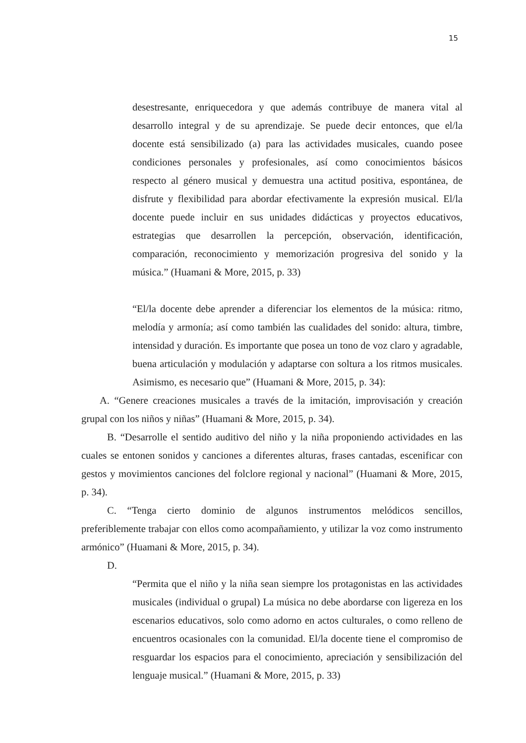15
desestresante, enriquecedora y que además contribuye de manera vital al desarrollo integral y de su aprendizaje. Se puede decir entonces, que el/la docente está sensibilizado (a) para las actividades musicales, cuando posee condiciones personales y profesionales, así como conocimientos básicos respecto al género musical y demuestra una actitud positiva, espontánea, de disfrute y flexibilidad para abordar efectivamente la expresión musical. El/la docente puede incluir en sus unidades didácticas y proyectos educativos, estrategias que desarrollen la percepción, observación, identificación, comparación, reconocimiento y memorización progresiva del sonido y la música.” (Huamani & More, 2015, p. 33)
“El/la docente debe aprender a diferenciar los elementos de la música: ritmo, melodía y armonía; así como también las cualidades del sonido: altura, timbre, intensidad y duración. Es importante que posea un tono de voz claro y agradable, buena articulación y modulación y adaptarse con soltura a los ritmos musicales. Asimismo, es necesario que” (Huamani & More, 2015, p. 34):
A. “Genere creaciones musicales a través de la imitación, improvisación y creación grupal con los niños y niñas” (Huamani & More, 2015, p. 34).
B. “Desarrolle el sentido auditivo del niño y la niña proponiendo actividades en las cuales se entonen sonidos y canciones a diferentes alturas, frases cantadas, escenificar con gestos y movimientos canciones del folclore regional y nacional” (Huamani & More, 2015, p. 34).
C. “Tenga cierto dominio de algunos instrumentos melódicos sencillos, preferiblemente trabajar con ellos como acompañamiento, y utilizar la voz como instrumento armónico” (Huamani & More, 2015, p. 34).
D.
“Permita que el niño y la niña sean siempre los protagonistas en las actividades musicales (individual o grupal) La música no debe abordarse con ligereza en los escenarios educativos, solo como adorno en actos culturales, o como relleno de encuentros ocasionales con la comunidad. El/la docente tiene el compromiso de resguardar los espacios para el conocimiento, apreciación y sensibilización del lenguaje musical.” (Huamani & More, 2015, p. 33)